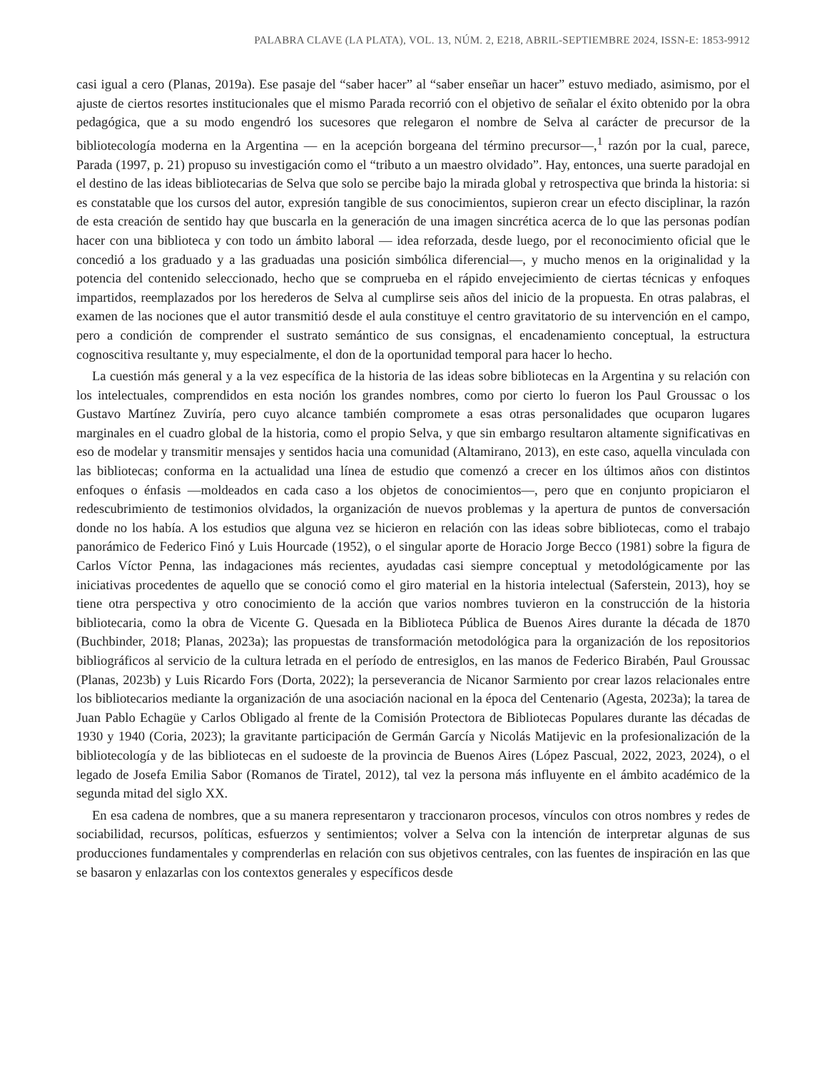PALABRA CLAVE (LA PLATA), VOL. 13, NÚM. 2, E218, ABRIL-SEPTIEMBRE 2024, ISSN-E: 1853-9912
casi igual a cero (Planas, 2019a). Ese pasaje del “saber hacer” al “saber enseñar un hacer” estuvo mediado, asimismo, por el ajuste de ciertos resortes institucionales que el mismo Parada recorrió con el objetivo de señalar el éxito obtenido por la obra pedagógica, que a su modo engendró los sucesores que relegaron el nombre de Selva al carácter de precursor de la bibliotecología moderna en la Argentina — en la acepción borgeana del término precursor—,<sup>1</sup> razón por la cual, parece, Parada (1997, p. 21) propuso su investigación como el “tributo a un maestro olvidado”. Hay, entonces, una suerte paradojal en el destino de las ideas bibliotecarias de Selva que solo se percibe bajo la mirada global y retrospectiva que brinda la historia: si es constatable que los cursos del autor, expresión tangible de sus conocimientos, supieron crear un efecto disciplinar, la razón de esta creación de sentido hay que buscarla en la generación de una imagen sincrética acerca de lo que las personas podían hacer con una biblioteca y con todo un ámbito laboral — idea reforzada, desde luego, por el reconocimiento oficial que le concedió a los graduado y a las graduadas una posición simbólica diferencial—, y mucho menos en la originalidad y la potencia del contenido seleccionado, hecho que se comprueba en el rápido envejecimiento de ciertas técnicas y enfoques impartidos, reemplazados por los herederos de Selva al cumplirse seis años del inicio de la propuesta. En otras palabras, el examen de las nociones que el autor transmitió desde el aula constituye el centro gravitatorio de su intervención en el campo, pero a condición de comprender el sustrato semántico de sus consignas, el encadenamiento conceptual, la estructura cognoscitiva resultante y, muy especialmente, el don de la oportunidad temporal para hacer lo hecho.
La cuestión más general y a la vez específica de la historia de las ideas sobre bibliotecas en la Argentina y su relación con los intelectuales, comprendidos en esta noción los grandes nombres, como por cierto lo fueron los Paul Groussac o los Gustavo Martínez Zuviría, pero cuyo alcance también compromete a esas otras personalidades que ocuparon lugares marginales en el cuadro global de la historia, como el propio Selva, y que sin embargo resultaron altamente significativas en eso de modelar y transmitir mensajes y sentidos hacia una comunidad (Altamirano, 2013), en este caso, aquella vinculada con las bibliotecas; conforma en la actualidad una línea de estudio que comenzó a crecer en los últimos años con distintos enfoques o énfasis —moldeados en cada caso a los objetos de conocimientos—, pero que en conjunto propiciaron el redescubrimiento de testimonios olvidados, la organización de nuevos problemas y la apertura de puntos de conversación donde no los había. A los estudios que alguna vez se hicieron en relación con las ideas sobre bibliotecas, como el trabajo panorámico de Federico Finó y Luis Hourcade (1952), o el singular aporte de Horacio Jorge Becco (1981) sobre la figura de Carlos Víctor Penna, las indagaciones más recientes, ayudadas casi siempre conceptual y metodológicamente por las iniciativas procedentes de aquello que se conoció como el giro material en la historia intelectual (Saferstein, 2013), hoy se tiene otra perspectiva y otro conocimiento de la acción que varios nombres tuvieron en la construcción de la historia bibliotecaria, como la obra de Vicente G. Quesada en la Biblioteca Pública de Buenos Aires durante la década de 1870 (Buchbinder, 2018; Planas, 2023a); las propuestas de transformación metodológica para la organización de los repositorios bibliográficos al servicio de la cultura letrada en el período de entresiglos, en las manos de Federico Birabén, Paul Groussac (Planas, 2023b) y Luis Ricardo Fors (Dorta, 2022); la perseverancia de Nicanor Sarmiento por crear lazos relacionales entre los bibliotecarios mediante la organización de una asociación nacional en la época del Centenario (Agesta, 2023a); la tarea de Juan Pablo Echagüe y Carlos Obligado al frente de la Comisión Protectora de Bibliotecas Populares durante las décadas de 1930 y 1940 (Coria, 2023); la gravitante participación de Germán García y Nicolás Matijevic en la profesionalización de la bibliotecología y de las bibliotecas en el sudoeste de la provincia de Buenos Aires (López Pascual, 2022, 2023, 2024), o el legado de Josefa Emilia Sabor (Romanos de Tiratel, 2012), tal vez la persona más influyente en el ámbito académico de la segunda mitad del siglo XX.
En esa cadena de nombres, que a su manera representaron y traccionaron procesos, vínculos con otros nombres y redes de sociabilidad, recursos, políticas, esfuerzos y sentimientos; volver a Selva con la intención de interpretar algunas de sus producciones fundamentales y comprenderlas en relación con sus objetivos centrales, con las fuentes de inspiración en las que se basaron y enlazarlas con los contextos generales y específicos desde